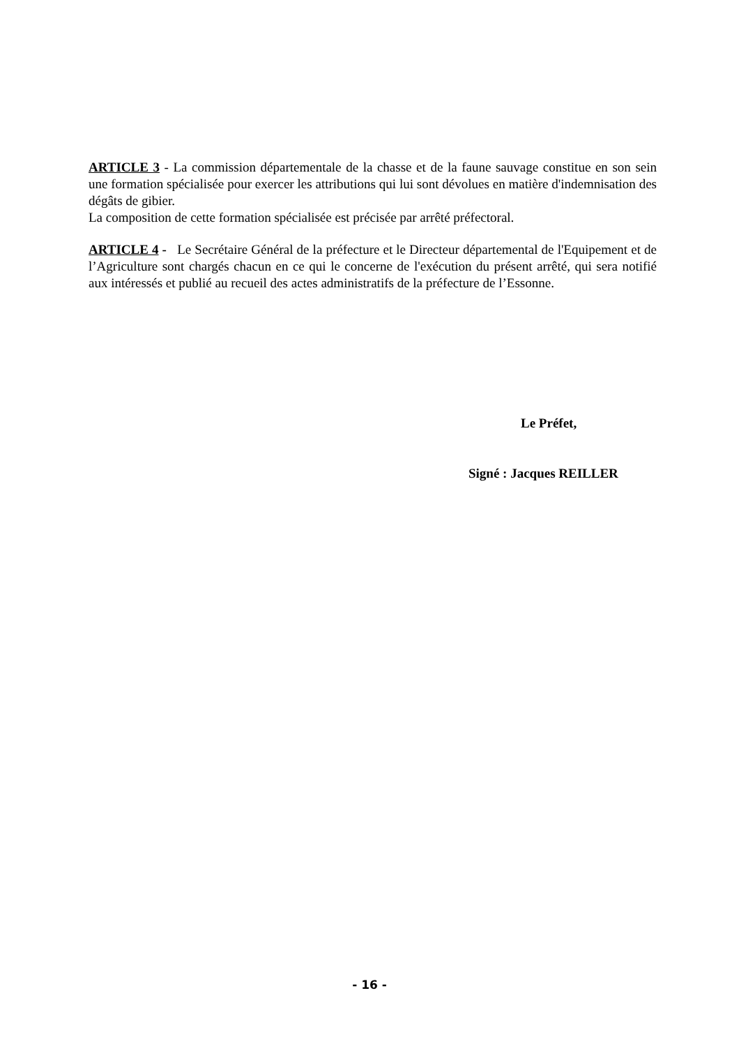ARTICLE 3 - La commission départementale de la chasse et de la faune sauvage constitue en son sein une formation spécialisée pour exercer les attributions qui lui sont dévolues en matière d'indemnisation des dégâts de gibier.
La composition de cette formation spécialisée est précisée par arrêté préfectoral.
ARTICLE 4 - Le Secrétaire Général de la préfecture et le Directeur départemental de l'Equipement et de l’Agriculture sont chargés chacun en ce qui le concerne de l'exécution du présent arrêté, qui sera notifié aux intéressés et publié au recueil des actes administratifs de la préfecture de l’Essonne.
Le Préfet,
Signé : Jacques REILLER
- 16 -